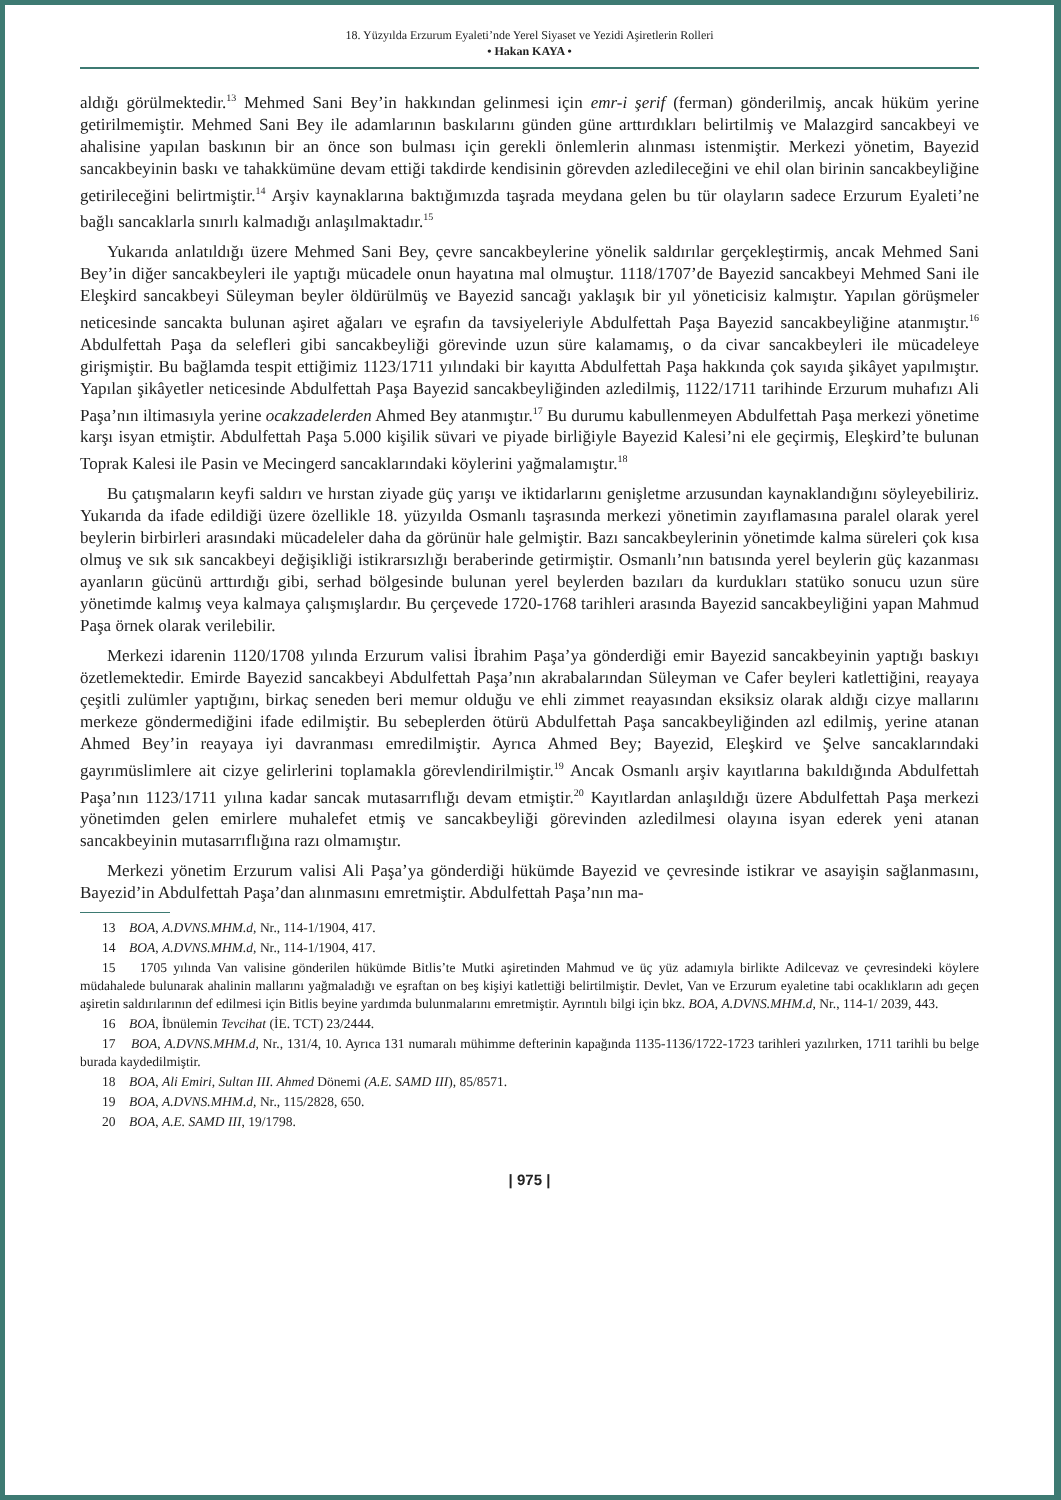18. Yüzyılda Erzurum Eyaleti’nde Yerel Siyaset ve Yezidi Aşiretlerin Rolleri
• Hakan KAYA •
aldığı görülmektedir.<sup>13</sup> Mehmed Sani Bey’in hakkından gelinmesi için emr-i şerif (ferman) gönderilmiş, ancak hüküm yerine getirilmemiştir. Mehmed Sani Bey ile adamlarının baskılarını günden güne arttırdıkları belirtilmiş ve Malazgird sancakbeyi ve ahalisine yapılan baskının bir an önce son bulması için gerekli önlemlerin alınması istenmiştir. Merkezi yönetim, Bayezid sancakbeyinin baskı ve tahakkümüne devam ettiği takdirde kendisinin görevden azledileceğini ve ehil olan birinin sancakbeyliğine getirileceğini belirtmiştir.<sup>14</sup> Arşiv kaynaklarına baktığımızda taşrada meydana gelen bu tür olayların sadece Erzurum Eyaleti’ne bağlı sancaklarla sınırlı kalmadığı anlaşılmaktadır.<sup>15</sup>
Yukarıda anlatıldığı üzere Mehmed Sani Bey, çevre sancakbeylerine yönelik saldırılar gerçekleştirmiş, ancak Mehmed Sani Bey’in diğer sancakbeyleri ile yaptığı mücadele onun hayatına mal olmuştur. 1118/1707’de Bayezid sancakbeyi Mehmed Sani ile Eleşkird sancakbeyi Süleyman beyler öldürülmüş ve Bayezid sancağı yaklaşık bir yıl yöneticisiz kalmıştır. Yapılan görüşmeler neticesinde sancakta bulunan aşiret ağaları ve eşrafın da tavsiyeleriyle Abdulfettah Paşa Bayezid sancakbeyliğine atanmıştır.<sup>16</sup> Abdulfettah Paşa da selefleri gibi sancakbeyliği görevinde uzun süre kalamamış, o da civar sancakbeyleri ile mücadeleye girişmiştir. Bu bağlamda tespit ettiğimiz 1123/1711 yılındaki bir kayıtta Abdulfettah Paşa hakkında çok sayıda şikâyet yapılmıştır. Yapılan şikâyetler neticesinde Abdulfettah Paşa Bayezid sancakbeyliğinden azledilmiş, 1122/1711 tarihinde Erzurum muhafızı Ali Paşa’nın iltimasıyla yerine ocakzadelerden Ahmed Bey atanmıştır.<sup>17</sup> Bu durumu kabullenmeyen Abdulfettah Paşa merkezi yönetime karşı isyan etmiştir. Abdulfettah Paşa 5.000 kişilik süvari ve piyade birliğiyle Bayezid Kalesi’ni ele geçirmiş, Eleşkird’te bulunan Toprak Kalesi ile Pasin ve Mecingerd sancaklarındaki köylerini yağmalamıştır.<sup>18</sup>
Bu çatışmaların keyfi saldırı ve hırstan ziyade güç yarışı ve iktidarlarını genişletme arzusundan kaynaklandığını söyleyebiliriz. Yukarıda da ifade edildiği üzere özellikle 18. yüzyılda Osmanlı taşrasında merkezi yönetimin zayıflamasına paralel olarak yerel beylerin birbirleri arasındaki mücadeleler daha da görünür hale gelmiştir. Bazı sancakbeylerinin yönetimde kalma süreleri çok kısa olmuş ve sık sık sancakbeyi değişikliği istikrarsızlığı beraberinde getirmiştir. Osmanlı’nın batısında yerel beylerin güç kazanması ayanların gücünü arttırdığı gibi, serhad bölgesinde bulunan yerel beylerden bazıları da kurdukları statüko sonucu uzun süre yönetimde kalmış veya kalmaya çalışmışlardır. Bu çerçevede 1720-1768 tarihleri arasında Bayezid sancakbeyliğini yapan Mahmud Paşa örnek olarak verilebilir.
Merkezi idarenin 1120/1708 yılında Erzurum valisi İbrahim Paşa’ya gönderdiği emir Bayezid sancakbeyinin yaptığı baskıyı özetlemektedir. Emirde Bayezid sancakbeyi Abdulfettah Paşa’nın akrabalarından Süleyman ve Cafer beyleri katlettiğini, reayaya çeşitli zulümler yaptığını, birkaç seneden beri memur olduğu ve ehli zimmet reayasından eksiksiz olarak aldığı cizye mallarını merkeze göndermediğini ifade edilmiştir. Bu sebeplerden ötürü Abdulfettah Paşa sancakbeyliğinden azl edilmiş, yerine atanan Ahmed Bey’in reayaya iyi davranması emredilmiştir. Ayrıca Ahmed Bey; Bayezid, Eleşkird ve Şelve sancaklarındaki gayrımüslimlere ait cizye gelirlerini toplamakla görevlendirilmiştir.<sup>19</sup> Ancak Osmanlı arşiv kayıtlarına bakıldığında Abdulfettah Paşa’nın 1123/1711 yılına kadar sancak mutasarrıflığı devam etmiştir.<sup>20</sup> Kayıtlardan anlaşıldığı üzere Abdulfettah Paşa merkezi yönetimden gelen emirlere muhalefet etmiş ve sancakbeyliği görevinden azledilmesi olayına isyan ederek yeni atanan sancakbeyinin mutasarrıflığına razı olmamıştır.
Merkezi yönetim Erzurum valisi Ali Paşa’ya gönderdiği hükümde Bayezid ve çevresinde istikrar ve asayişin sağlanmasını, Bayezid’in Abdulfettah Paşa’dan alınmasını emretmiştir. Abdulfettah Paşa’nın ma-
13 BOA, A.DVNS.MHM.d, Nr., 114-1/1904, 417.
14 BOA, A.DVNS.MHM.d, Nr., 114-1/1904, 417.
15 1705 yılında Van valisine gönderilen hükümde Bitlis’te Mutki aşiretinden Mahmud ve üç yüz adamıyla birlikte Adilcevaz ve çevresindeki köylere müdahalede bulunarak ahalinin mallarını yağmaladığı ve eşraftan on beş kişiyi katlettiği belirtilmiştir. Devlet, Van ve Erzurum eyaletine tabi ocaklıkların adı geçen aşiretin saldırılarının def edilmesi için Bitlis beyine yardımda bulunmalarını emretmiştir. Ayrıntılı bilgi için bkz. BOA, A.DVNS.MHM.d, Nr., 114-1/ 2039, 443.
16 BOA, İbnülemin Tevcihat (İE. TCT) 23/2444.
17 BOA, A.DVNS.MHM.d, Nr., 131/4, 10. Ayrıca 131 numaralı mühimme defterinin kapağında 1135-1136/1722-1723 tarihleri yazılırken, 1711 tarihli bu belge burada kaydedilmiştir.
18 BOA, Ali Emiri, Sultan III. Ahmed Dönemi (A.E. SAMD III), 85/8571.
19 BOA, A.DVNS.MHM.d, Nr., 115/2828, 650.
20 BOA, A.E. SAMD III, 19/1798.
| 975 |